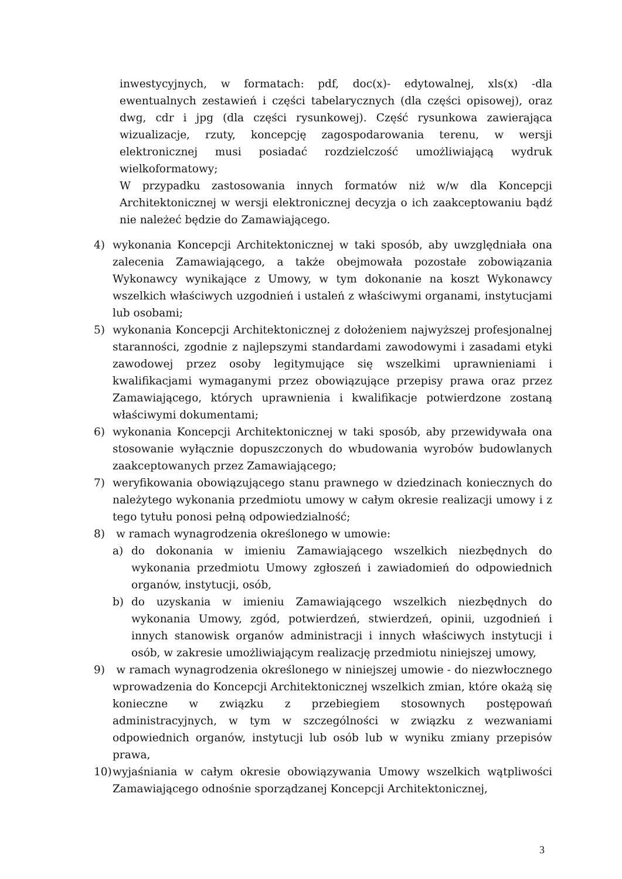inwestycyjnych, w formatach: pdf, doc(x)- edytowalnej, xls(x) -dla ewentualnych zestawień i części tabelarycznych (dla części opisowej), oraz dwg, cdr i jpg (dla części rysunkowej). Część rysunkowa zawierająca wizualizacje, rzuty, koncepcję zagospodarowania terenu, w wersji elektronicznej musi posiadać rozdzielczość umożliwiającą wydruk wielkoformatowy;
W przypadku zastosowania innych formatów niż w/w dla Koncepcji Architektonicznej w wersji elektronicznej decyzja o ich zaakceptowaniu bądź nie należeć będzie do Zamawiającego.
4) wykonania Koncepcji Architektonicznej w taki sposób, aby uwzględniała ona zalecenia Zamawiającego, a także obejmowała pozostałe zobowiązania Wykonawcy wynikające z Umowy, w tym dokonanie na koszt Wykonawcy wszelkich właściwych uzgodnień i ustaleń z właściwymi organami, instytucjami lub osobami;
5) wykonania Koncepcji Architektonicznej z dołożeniem najwyższej profesjonalnej staranności, zgodnie z najlepszymi standardami zawodowymi i zasadami etyki zawodowej przez osoby legitymujące się wszelkimi uprawnieniami i kwalifikacjami wymaganymi przez obowiązujące przepisy prawa oraz przez Zamawiającego, których uprawnienia i kwalifikacje potwierdzone zostaną właściwymi dokumentami;
6) wykonania Koncepcji Architektonicznej w taki sposób, aby przewidywała ona stosowanie wyłącznie dopuszczonych do wbudowania wyrobów budowlanych zaakceptowanych przez Zamawiającego;
7) weryfikowania obowiązującego stanu prawnego w dziedzinach koniecznych do należytego wykonania przedmiotu umowy w całym okresie realizacji umowy i z tego tytułu ponosi pełną odpowiedzialność;
8) w ramach wynagrodzenia określonego w umowie:
a) do dokonania w imieniu Zamawiającego wszelkich niezbędnych do wykonania przedmiotu Umowy zgłoszeń i zawiadomień do odpowiednich organów, instytucji, osób,
b) do uzyskania w imieniu Zamawiającego wszelkich niezbędnych do wykonania Umowy, zgód, potwierdzeń, stwierdzeń, opinii, uzgodnień i innych stanowisk organów administracji i innych właściwych instytucji i osób, w zakresie umożliwiającym realizację przedmiotu niniejszej umowy,
9) w ramach wynagrodzenia określonego w niniejszej umowie - do niezwłocznego wprowadzenia do Koncepcji Architektonicznej wszelkich zmian, które okażą się konieczne w związku z przebiegiem stosownych postępowań administracyjnych, w tym w szczególności w związku z wezwaniami odpowiednich organów, instytucji lub osób lub w wyniku zmiany przepisów prawa,
10) wyjaśniania w całym okresie obowiązywania Umowy wszelkich wątpliwości Zamawiającego odnośnie sporządzanej Koncepcji Architektonicznej,
3